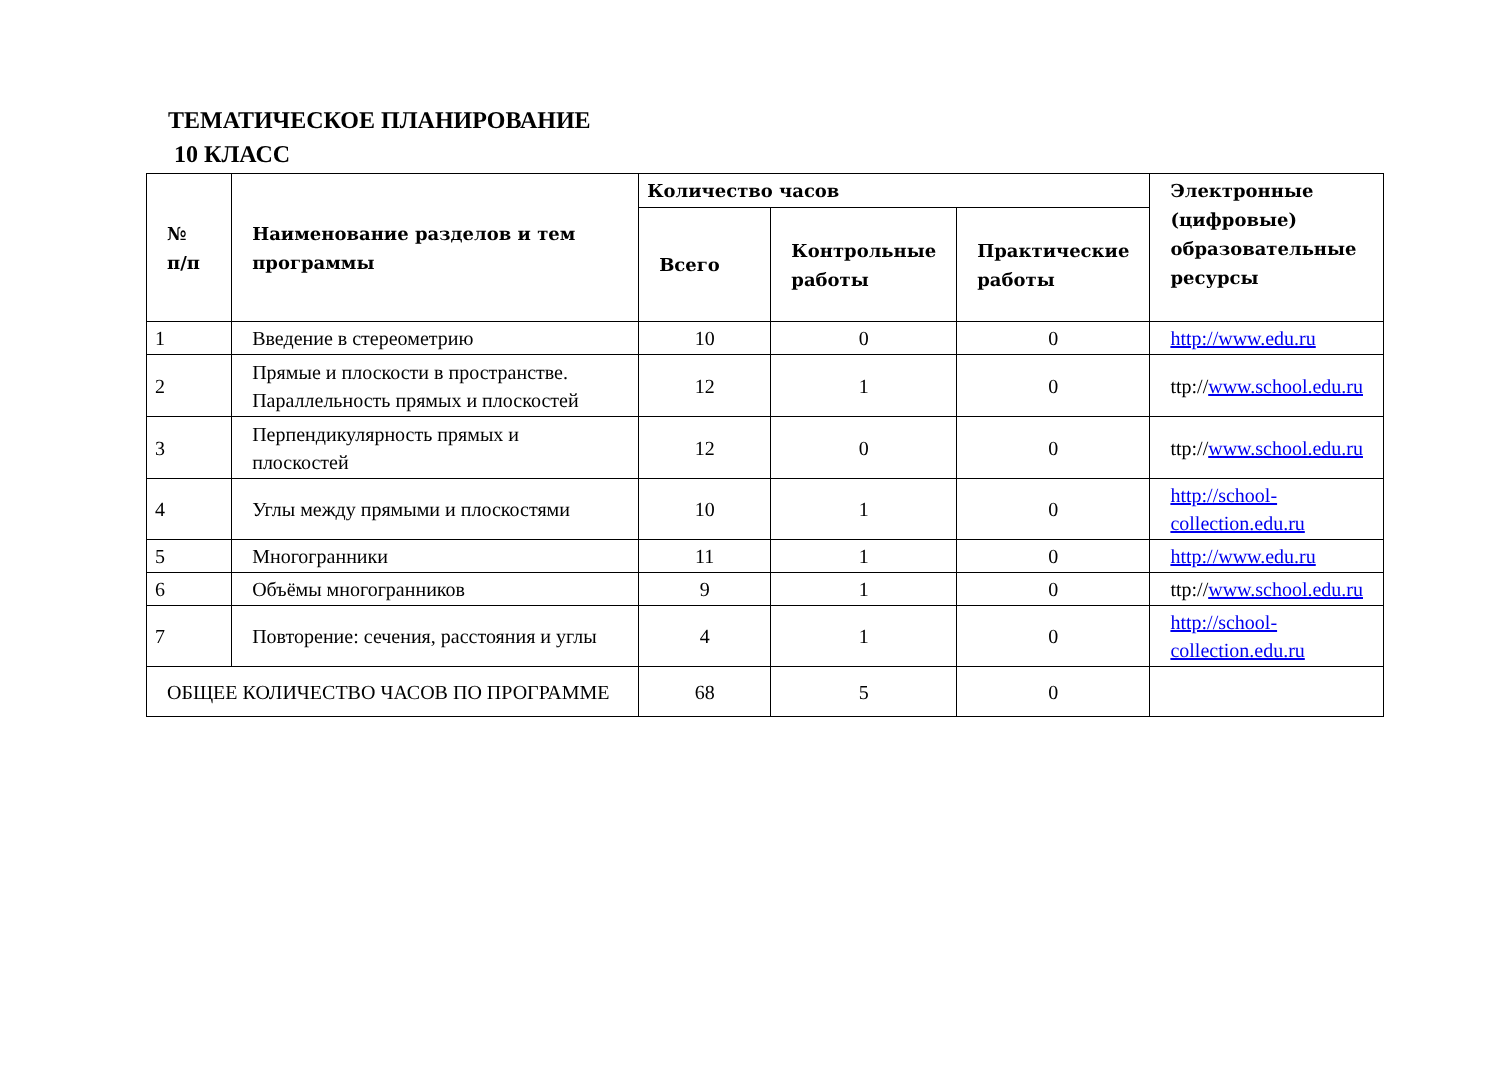ТЕМАТИЧЕСКОЕ ПЛАНИРОВАНИЕ
10 КЛАСС
| № п/п | Наименование разделов и тем программы | Количество часов | | | Электронные (цифровые) образовательные ресурсы |
| --- | --- | --- | --- | --- | --- |
| | | Всего | Контрольные работы | Практические работы | |
| 1 | Введение в стереометрию | 10 | 0 | 0 | http://www.edu.ru |
| 2 | Прямые и плоскости в пространстве. Параллельность прямых и плоскостей | 12 | 1 | 0 | ttp:// www.school.edu.ru |
| 3 | Перпендикулярность прямых и плоскостей | 12 | 0 | 0 | ttp:// www.school.edu.ru |
| 4 | Углы между прямыми и плоскостями | 10 | 1 | 0 | http://school-collection.edu.ru |
| 5 | Многогранники | 11 | 1 | 0 | http://www.edu.ru |
| 6 | Объёмы многогранников | 9 | 1 | 0 | ttp:// www.school.edu.ru |
| 7 | Повторение: сечения, расстояния и углы | 4 | 1 | 0 | http://school-collection.edu.ru |
| ОБЩЕЕ КОЛИЧЕСТВО ЧАСОВ ПО ПРОГРАММЕ | | 68 | 5 | 0 | |